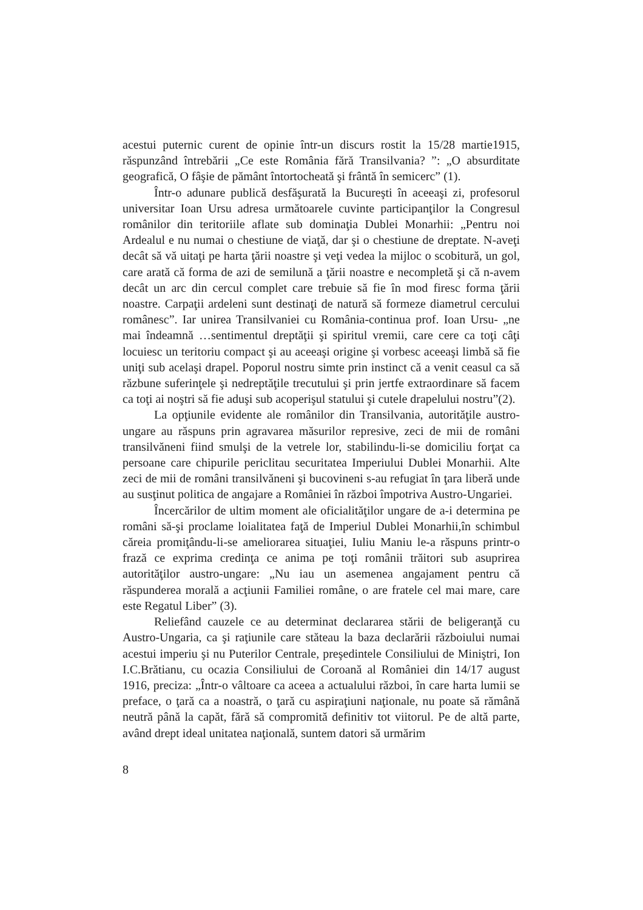acestui puternic curent de opinie într-un discurs rostit la 15/28 martie1915, răspunzând întrebării „Ce este România fără Transilvania? ”: „O absurditate geografică, O fâşie de pământ întortocheată şi frântă în semicerc” (1).
Într-o adunare publică desfăşurată la Bucureşti în aceeaşi zi, profesorul universitar Ioan Ursu adresa următoarele cuvinte participanţilor la Congresul românilor din teritoriile aflate sub dominaţia Dublei Monarhii: „Pentru noi Ardealul e nu numai o chestiune de viaţă, dar şi o chestiune de dreptate. N-aveţi decât să vă uitaţi pe harta ţării noastre şi veţi vedea la mijloc o scobitură, un gol, care arată că forma de azi de semilună a ţării noastre e necompletă şi că n-avem decât un arc din cercul complet care trebuie să fie în mod firesc forma ţării noastre. Carpaţii ardeleni sunt destinaţi de natură să formeze diametrul cercului românesc”. Iar unirea Transilvaniei cu România-continua prof. Ioan Ursu- „ne mai îndeamnă …sentimentul dreptăţii şi spiritul vremii, care cere ca toţi câţi locuiesc un teritoriu compact şi au aceeaşi origine şi vorbesc aceeaşi limbă să fie uniţi sub acelaşi drapel. Poporul nostru simte prin instinct că a venit ceasul ca să răzbune suferinţele şi nedreptăţile trecutului şi prin jertfe extraordinare să facem ca toţi ai noştri să fie aduşi sub acoperişul statului şi cutele drapelului nostru”(2).
La opţiunile evidente ale românilor din Transilvania, autorităţile austro-ungare au răspuns prin agravarea măsurilor represive, zeci de mii de români transilvăneni fiind smulşi de la vetrele lor, stabilindu-li-se domiciliu forţat ca persoane care chipurile periclitau securitatea Imperiului Dublei Monarhii. Alte zeci de mii de români transilvăneni şi bucovineni s-au refugiat în ţara liberă unde au susţinut politica de angajare a României în război împotriva Austro-Ungariei.
Încercărilor de ultim moment ale oficialităţilor ungare de a-i determina pe români să-şi proclame loialitatea faţă de Imperiul Dublei Monarhii,în schimbul căreia promiţându-li-se ameliorarea situaţiei, Iuliu Maniu le-a răspuns printr-o frază ce exprima credinţa ce anima pe toţi românii trăitori sub asuprirea autorităţilor austro-ungare: „Nu iau un asemenea angajament pentru că răspunderea morală a acţiunii Familiei române, o are fratele cel mai mare, care este Regatul Liber” (3).
Reliefând cauzele ce au determinat declararea stării de beligeranţă cu Austro-Ungaria, ca şi raţiunile care stăteau la baza declarării războiului numai acestui imperiu şi nu Puterilor Centrale, preşedintele Consiliului de Miniştri, Ion I.C.Brătianu, cu ocazia Consiliului de Coroană al României din 14/17 august 1916, preciza: „Într-o vâltoare ca aceea a actualului război, în care harta lumii se preface, o ţară ca a noastră, o ţară cu aspiraţiuni naţionale, nu poate să rămână neutră până la capăt, fără să compromită definitiv tot viitorul. Pe de altă parte, având drept ideal unitatea naţională, suntem datori să urmărim
8